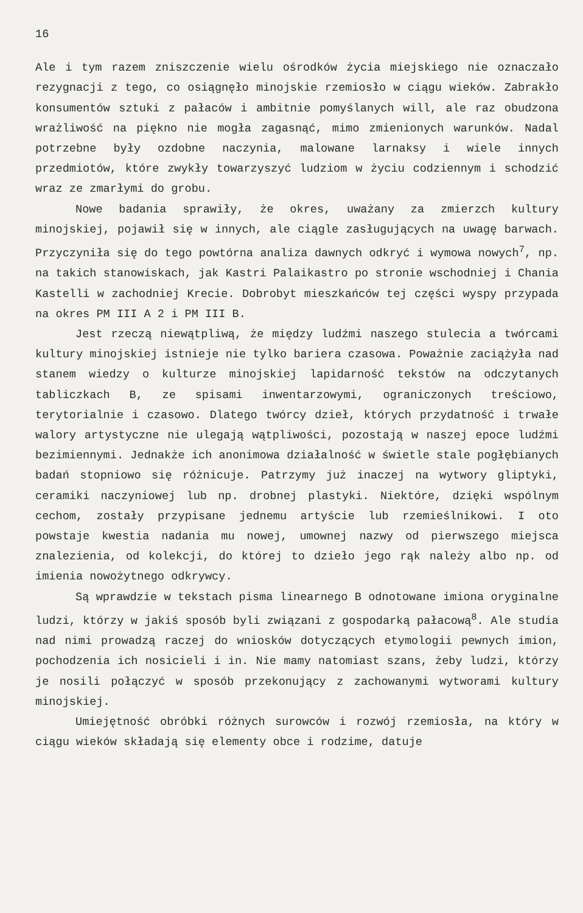16
Ale i tym razem zniszczenie wielu ośrodków życia miejskiego nie oznaczało rezygnacji z tego, co osiągnęło minojskie rzemiosło w ciągu wieków. Zabrakło konsumentów sztuki z pałaców i ambitnie pomyślanych will, ale raz obudzona wrażliwość na piękno nie mogła zagasnąć, mimo zmienionych warunków. Nadal potrzebne były ozdobne naczynia, malowane larnaksy i wiele innych przedmiotów, które zwykły towarzyszyć ludziom w życiu codziennym i schodzić wraz ze zmarłymi do grobu.
Nowe badania sprawiły, że okres, uważany za zmierzch kultury minojskiej, pojawił się w innych, ale ciągle zasługujących na uwagę barwach. Przyczyniła się do tego powtórna analiza dawnych odkryć i wymowa nowych<sup>7</sup>, np. na takich stanowiskach, jak Kastri Palaikastro po stronie wschodniej i Chania Kastelli w zachodniej Krecie. Dobrobyt mieszkańców tej części wyspy przypada na okres PM III A 2 i PM III B.
Jest rzeczą niewątpliwą, że między ludźmi naszego stulecia a twórcami kultury minojskiej istnieje nie tylko bariera czasowa. Poważnie zaciążyła nad stanem wiedzy o kulturze minojskiej lapidarność tekstów na odczytanych tabliczkach B, ze spisami inwentarzowymi, ograniczonych treściowo, terytorialnie i czasowo. Dlatego twórcy dzieł, których przydatność i trwałe walory artystyczne nie ulegają wątpliwości, pozostają w naszej epoce ludźmi bezimiennymi. Jednakże ich anonimowa działalność w świetle stale pogłębianych badań stopniowo się różnicuje. Patrzymy już inaczej na wytwory gliptyki, ceramiki naczyniowej lub np. drobnej plastyki. Niektóre, dzięki wspólnym cechom, zostały przypisane jednemu artyście lub rzemieślnikowi. I oto powstaje kwestia nadania mu nowej, umownej nazwy od pierwszego miejsca znalezienia, od kolekcji, do której to dzieło jego rąk należy albo np. od imienia nowożytnego odkrywcy.
Są wprawdzie w tekstach pisma linearnego B odnotowane imiona oryginalne ludzi, którzy w jakiś sposób byli związani z gospodarką pałacową<sup>8</sup>. Ale studia nad nimi prowadzą raczej do wniosków dotyczących etymologii pewnych imion, pochodzenia ich nosicieli i in. Nie mamy natomiast szans, żeby ludzi, którzy je nosili połączyć w sposób przekonujący z zachowanymi wytworami kultury minojskiej.
Umiejętność obróbki różnych surowców i rozwój rzemiosła, na który w ciągu wieków składają się elementy obce i rodzime, datuje